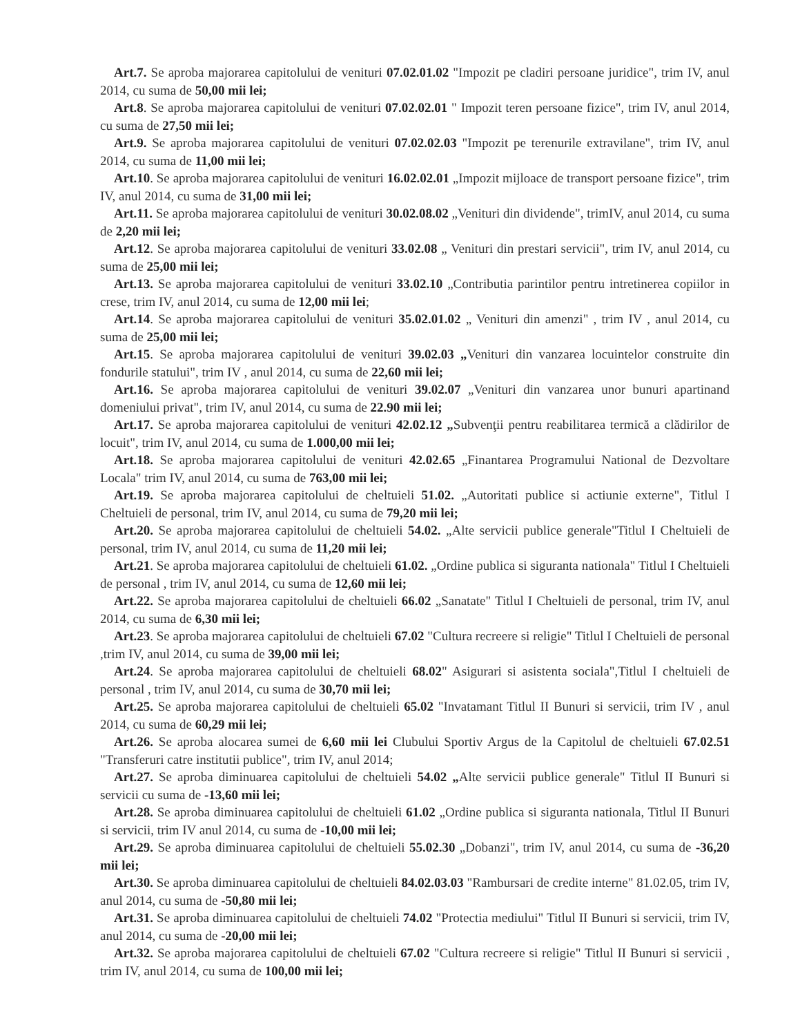Art.7. Se aproba majorarea capitolului de veniturі 07.02.01.02 "Impozit pe cladiri persoane juridice", trim IV, anul 2014, cu suma de 50,00 mii lei;
Art.8. Se aproba majorarea capitolului de venituri 07.02.02.01 " Impozit teren persoane fizice", trim IV, anul 2014, cu suma de 27,50 mii lei;
Art.9. Se aproba majorarea capitolului de venituri 07.02.02.03 "Impozit pe terenurile extravilane", trim IV, anul 2014, cu suma de 11,00 mii lei;
Art.10. Se aproba majorarea capitolului de venituri 16.02.02.01 „Impozit mijloace de transport persoane fizice", trim IV, anul 2014, cu suma de 31,00 mii lei;
Art.11. Se aproba majorarea capitolului de venituri 30.02.08.02 „Venituri din dividende", trimIV, anul 2014, cu suma de 2,20 mii lei;
Art.12. Se aproba majorarea capitolului de venituri 33.02.08 „ Venituri din prestari servicii", trim IV, anul 2014, cu suma de 25,00 mii lei;
Art.13. Se aproba majorarea capitolului de venituri 33.02.10 „Contributia parintilor pentru intretinerea copiilor in crese, trim IV, anul 2014, cu suma de 12,00 mii lei;
Art.14. Se aproba majorarea capitolului de venituri 35.02.01.02 „ Venituri din amenzi" , trim IV , anul 2014, cu suma de 25,00 mii lei;
Art.15. Se aproba majorarea capitolului de venituri 39.02.03 „Venituri din vanzarea locuintelor construite din fondurile statului", trim IV , anul 2014, cu suma de 22,60 mii lei;
Art.16. Se aproba majorarea capitolului de venituri 39.02.07 „Venituri din vanzarea unor bunuri apartinand domeniului privat", trim IV, anul 2014, cu suma de 22.90 mii lei;
Art.17. Se aproba majorarea capitolului de venituri 42.02.12 „Subvenţii pentru reabilitarea termică a clădirilor de locuit", trim IV, anul 2014, cu suma de 1.000,00 mii lei;
Art.18. Se aproba majorarea capitolului de venituri 42.02.65 „Finantarea Programului National de Dezvoltare Locala" trim IV, anul 2014, cu suma de 763,00 mii lei;
Art.19. Se aproba majorarea capitolului de cheltuieli 51.02. „Autoritati publice si actiunie externe", Titlul I Cheltuieli de personal, trim IV, anul 2014, cu suma de 79,20 mii lei;
Art.20. Se aproba majorarea capitolului de cheltuieli 54.02. „Alte servicii publice generale"Titlul I Cheltuieli de personal, trim IV, anul 2014, cu suma de 11,20 mii lei;
Art.21. Se aproba majorarea capitolului de cheltuieli 61.02. „Ordine publica si siguranta nationala" Titlul I Cheltuieli de personal , trim IV, anul 2014, cu suma de 12,60 mii lei;
Art.22. Se aproba majorarea capitolului de cheltuieli 66.02 „Sanatate" Titlul I Cheltuieli de personal, trim IV, anul 2014, cu suma de 6,30 mii lei;
Art.23. Se aproba majorarea capitolului de cheltuieli 67.02 "Cultura recreere si religie" Titlul I Cheltuieli de personal ,trim IV, anul 2014, cu suma de 39,00 mii lei;
Art.24. Se aproba majorarea capitolului de cheltuieli 68.02" Asigurari si asistenta sociala",Titlul I cheltuieli de personal , trim IV, anul 2014, cu suma de 30,70 mii lei;
Art.25. Se aproba majorarea capitolului de cheltuieli 65.02 "Invatamant Titlul II Bunuri si servicii, trim IV , anul 2014, cu suma de 60,29 mii lei;
Art.26. Se aproba alocarea sumei de 6,60 mii lei Clubului Sportiv Argus de la Capitolul de cheltuieli 67.02.51 "Transferuri catre institutii publice", trim IV, anul 2014;
Art.27. Se aproba diminuarea capitolului de cheltuieli 54.02 „Alte servicii publice generale" Titlul II Bunuri si servicii cu suma de -13,60 mii lei;
Art.28. Se aproba diminuarea capitolului de cheltuieli 61.02 „Ordine publica si siguranta nationala, Titlul II Bunuri si servicii, trim IV anul 2014, cu suma de -10,00 mii lei;
Art.29. Se aproba diminuarea capitolului de cheltuieli 55.02.30 „Dobanzi", trim IV, anul 2014, cu suma de -36,20 mii lei;
Art.30. Se aproba diminuarea capitolului de cheltuieli 84.02.03.03 "Rambursari de credite interne" 81.02.05, trim IV, anul 2014, cu suma de -50,80 mii lei;
Art.31. Se aproba diminuarea capitolului de cheltuieli 74.02 "Protectia mediului" Titlul II Bunuri si servicii, trim IV, anul 2014, cu suma de -20,00 mii lei;
Art.32. Se aproba majorarea capitolului de cheltuieli 67.02 "Cultura recreere si religie" Titlul II Bunuri si servicii , trim IV, anul 2014, cu suma de 100,00 mii lei;